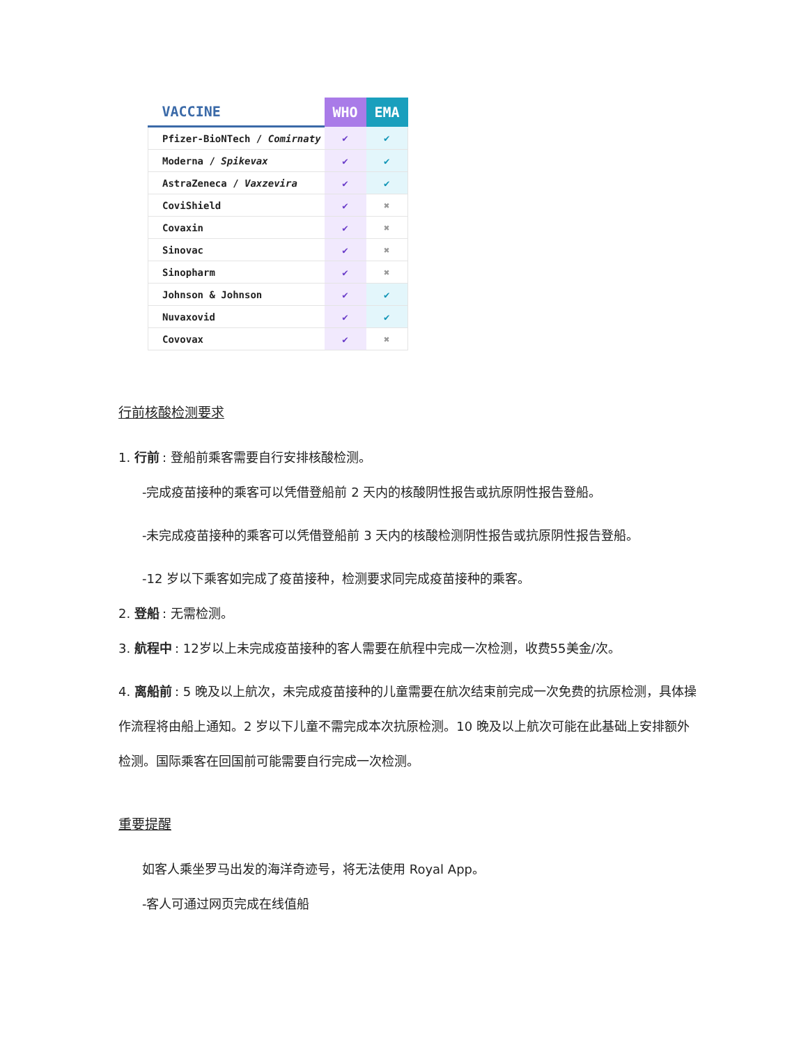| VACCINE | WHO | EMA |
| --- | --- | --- |
| Pfizer-BioNTech / Comirnaty | ✔ | ✔ |
| Moderna / Spikevax | ✔ | ✔ |
| AstraZeneca / Vaxzevira | ✔ | ✔ |
| CoviShield | ✔ | ✖ |
| Covaxin | ✔ | ✖ |
| Sinovac | ✔ | ✖ |
| Sinopharm | ✔ | ✖ |
| Johnson & Johnson | ✔ | ✔ |
| Nuvaxovid | ✔ | ✔ |
| Covovax | ✔ | ✖ |
行前核酸检测要求
1. 行前: 登船前乘客需要自行安排核酸检测。
-完成疫苗接种的乘客可以凭借登船前 2 天内的核酸阴性报告或抗原阴性报告登船。
-未完成疫苗接种的乘客可以凭借登船前 3 天内的核酸检测阴性报告或抗原阴性报告登船。
-12 岁以下乘客如完成了疫苗接种，检测要求同完成疫苗接种的乘客。
2. 登船: 无需检测。
3. 航程中: 12岁以上未完成疫苗接种的客人需要在航程中完成一次检测，收费55美金/次。
4. 离船前: 5 晚及以上航次，未完成疫苗接种的儿童需要在航次结束前完成一次免费的抗原检测，具体操作流程将由船上通知。2 岁以下儿童不需完成本次抗原检测。10 晚及以上航次可能在此基础上安排额外检测。国际乘客在回国前可能需要自行完成一次检测。
重要提醒
如客人乘坐罗马出发的海洋奇迹号，将无法使用 Royal App。
-客人可通过网页完成在线值船